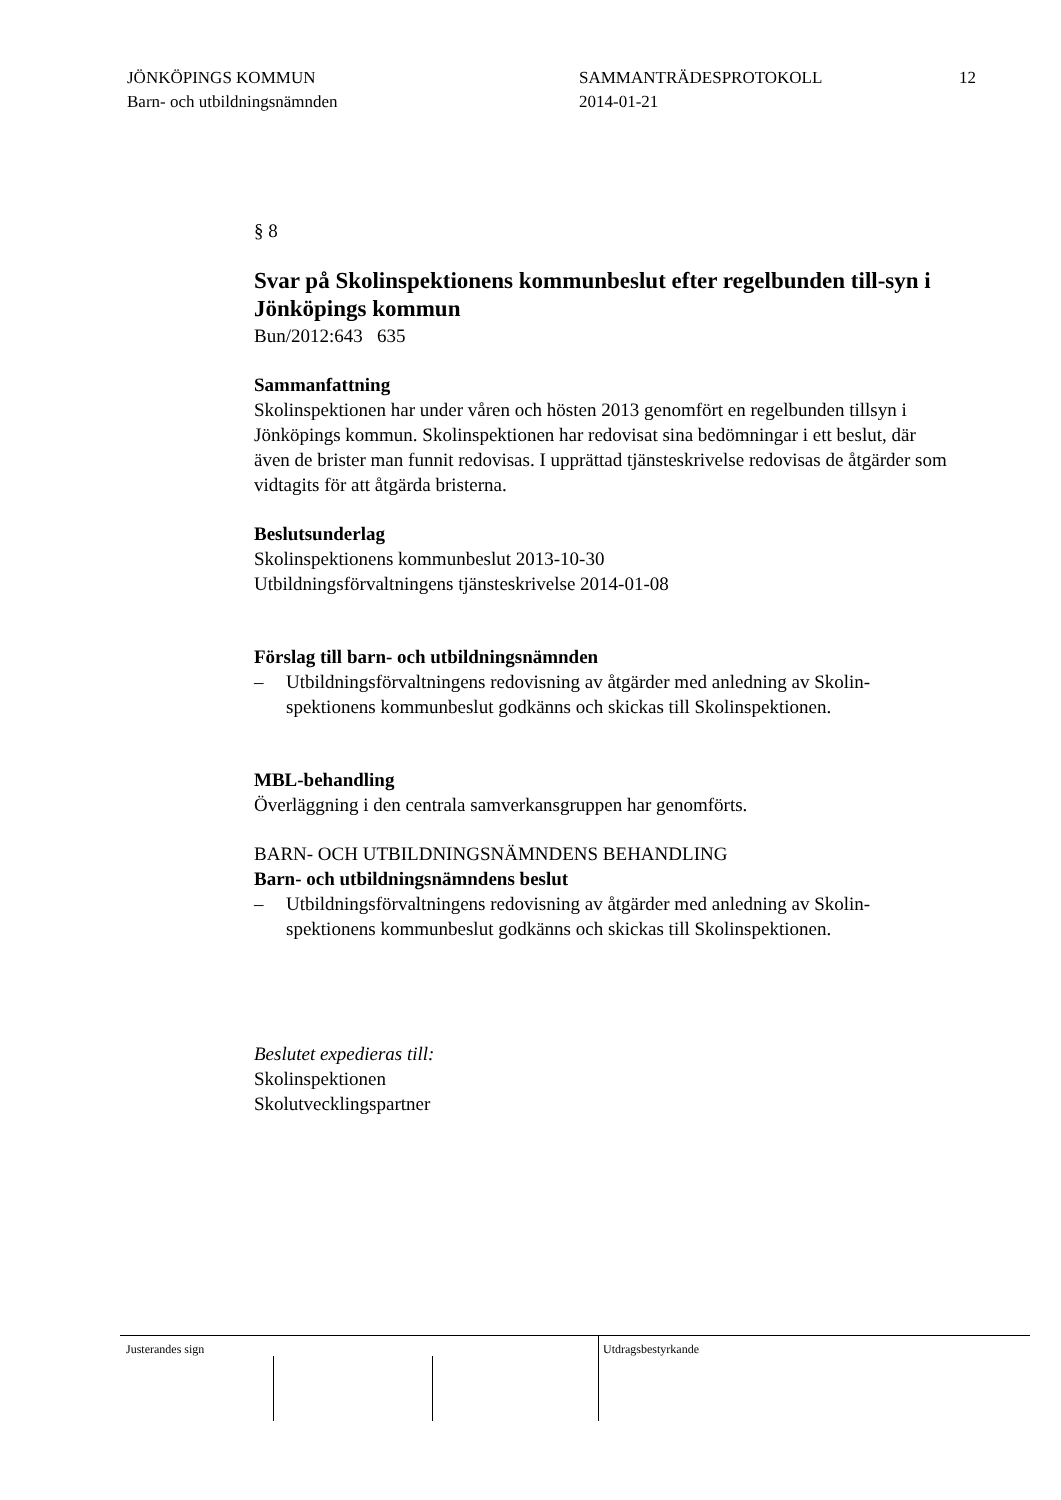JÖNKÖPINGS KOMMUN
Barn- och utbildningsnämnden
SAMMANTRÄDESPROTOKOLL
2014-01-21
12
§ 8
Svar på Skolinspektionens kommunbeslut efter regelbunden till-syn i Jönköpings kommun
Bun/2012:643 635
Sammanfattning
Skolinspektionen har under våren och hösten 2013 genomfört en regelbunden tillsyn i Jönköpings kommun. Skolinspektionen har redovisat sina bedömningar i ett beslut, där även de brister man funnit redovisas. I upprättad tjänsteskrivelse redovisas de åtgärder som vidtagits för att åtgärda bristerna.
Beslutsunderlag
Skolinspektionens kommunbeslut 2013-10-30
Utbildningsförvaltningens tjänsteskrivelse 2014-01-08
Förslag till barn- och utbildningsnämnden
– Utbildningsförvaltningens redovisning av åtgärder med anledning av Skolin-spektionens kommunbeslut godkänns och skickas till Skolinspektionen.
MBL-behandling
Överläggning i den centrala samverkansgruppen har genomförts.
BARN- OCH UTBILDNINGSNÄMNDENS BEHANDLING
Barn- och utbildningsnämndens beslut
– Utbildningsförvaltningens redovisning av åtgärder med anledning av Skolin-spektionens kommunbeslut godkänns och skickas till Skolinspektionen.
Beslutet expedieras till:
Skolinspektionen
Skolutvecklingspartner
Justerandes sign Utdragsbestyrkande